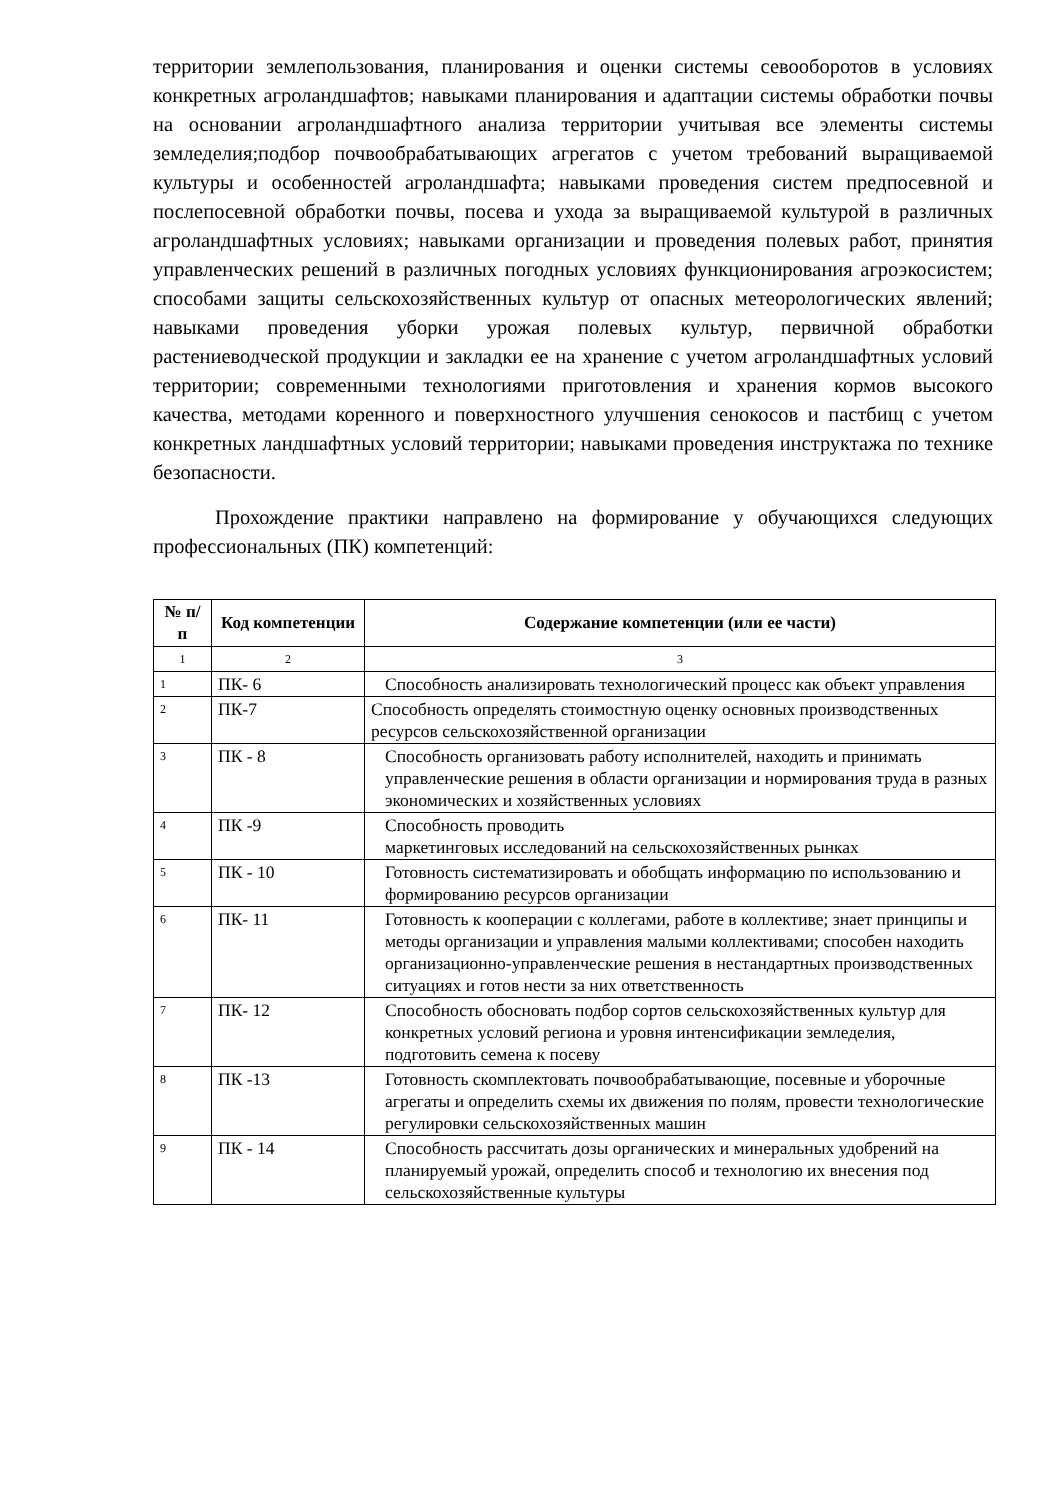территории землепользования, планирования и оценки системы севооборотов в условиях конкретных агроландшафтов; навыками планирования и адаптации системы обработки почвы на основании агроландшафтного анализа территории учитывая все элементы системы земледелия;подбор почвообрабатывающих агрегатов с учетом требований выращиваемой культуры и особенностей агроландшафта; навыками проведения систем предпосевной и послепосевной обработки почвы, посева и ухода за выращиваемой культурой в различных агроландшафтных условиях; навыками организации и проведения полевых работ, принятия управленческих решений в различных погодных условиях функционирования агроэкосистем; способами защиты сельскохозяйственных культур от опасных метеорологических явлений; навыками проведения уборки урожая полевых культур, первичной обработки растениеводческой продукции и закладки ее на хранение с учетом агроландшафтных условий территории; современными технологиями приготовления и хранения кормов высокого качества, методами коренного и поверхностного улучшения сенокосов и пастбищ с учетом конкретных ландшафтных условий территории; навыками проведения инструктажа по технике безопасности.
Прохождение практики направлено на формирование у обучающихся следующих профессиональных (ПК) компетенций:
| № п/п | Код компетенции | Содержание компетенции (или ее части) |
| --- | --- | --- |
| 1 | 2 | 3 |
| 1 | ПК- 6 | Способность анализировать технологический процесс как объект управления |
| 2 | ПК-7 | Способность определять стоимостную оценку основных производственных ресурсов сельскохозяйственной организации |
| 3 | ПК - 8 | Способность организовать работу исполнителей, находить и принимать управленческие решения в области организации и нормирования труда в разных экономических и хозяйственных условиях |
| 4 | ПК -9 | Способность проводить маркетинговых исследований на сельскохозяйственных рынках |
| 5 | ПК - 10 | Готовность систематизировать и обобщать информацию по использованию и формированию ресурсов организации |
| 6 | ПК- 11 | Готовность к кооперации с коллегами, работе в коллективе; знает принципы и методы организации и управления малыми коллективами; способен находить организационно-управленческие решения в нестандартных производственных ситуациях и готов нести за них ответственность |
| 7 | ПК- 12 | Способность обосновать подбор сортов сельскохозяйственных культур для конкретных условий региона и уровня интенсификации земледелия, подготовить семена к посеву |
| 8 | ПК -13 | Готовность скомплектовать почвообрабатывающие, посевные и уборочные агрегаты и определить схемы их движения по полям, провести технологические регулировки сельскохозяйственных машин |
| 9 | ПК - 14 | Способность рассчитать дозы органических и минеральных удобрений на планируемый урожай, определить способ и технологию их внесения под сельскохозяйственные культуры |